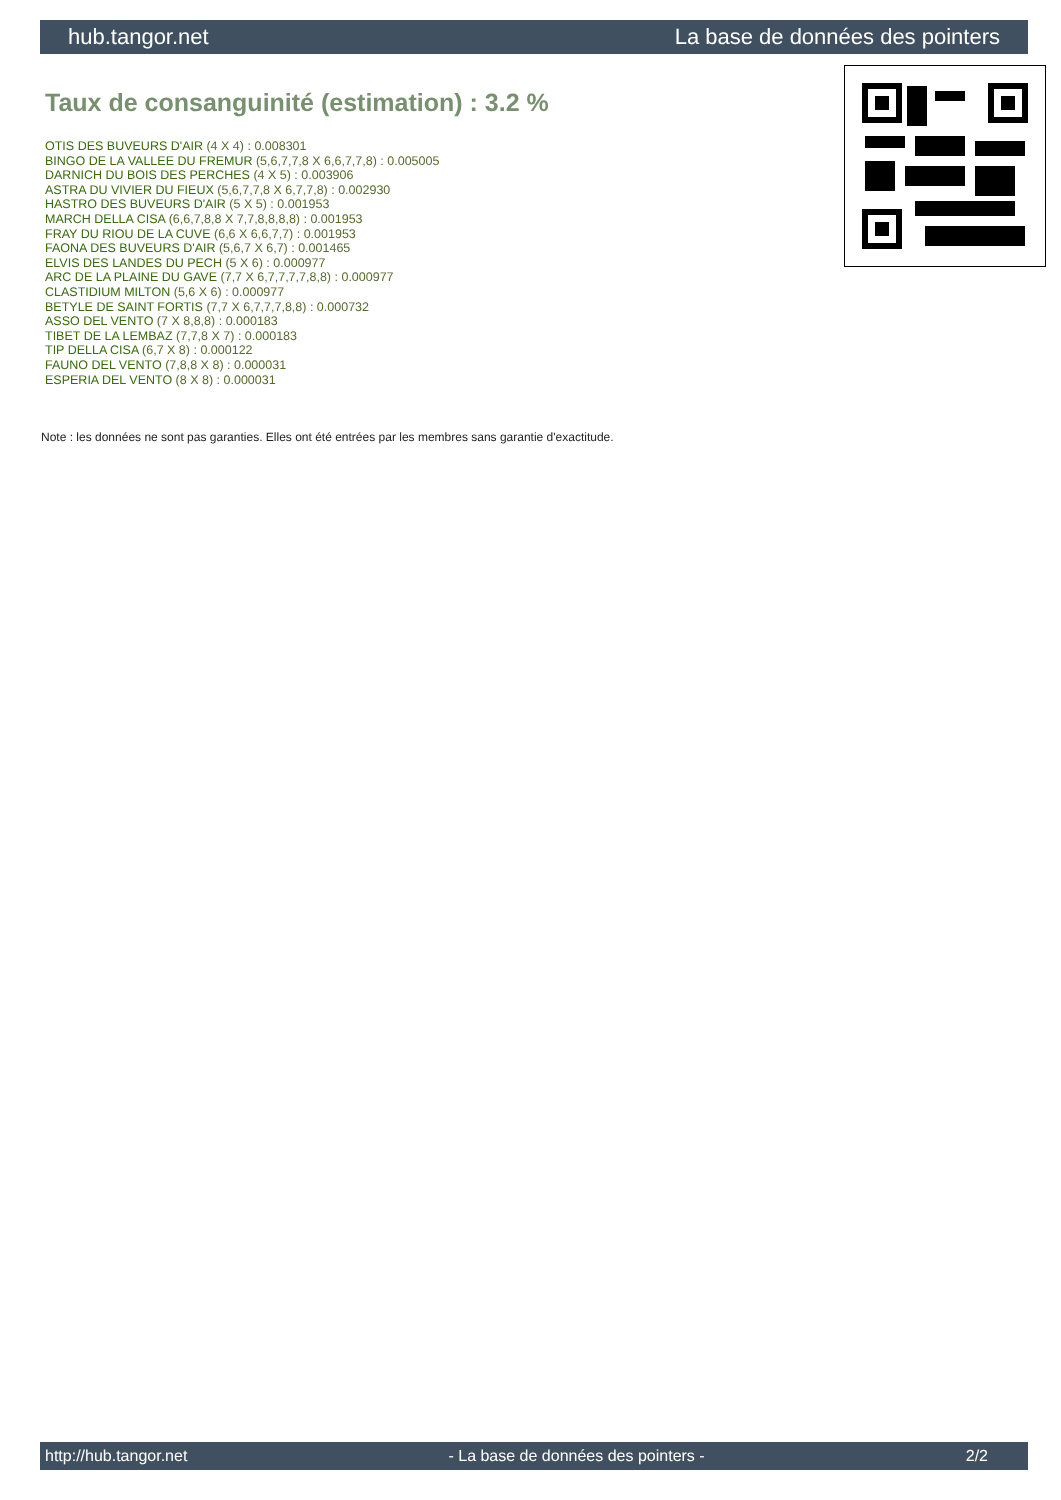hub.tangor.net La base de données des pointers
Taux de consanguinité (estimation) : 3.2 %
OTIS DES BUVEURS D'AIR (4 X 4) : 0.008301
BINGO DE LA VALLEE DU FREMUR (5,6,7,7,8 X 6,6,7,7,8) : 0.005005
DARNICH DU BOIS DES PERCHES (4 X 5) : 0.003906
ASTRA DU VIVIER DU FIEUX (5,6,7,7,8 X 6,7,7,8) : 0.002930
HASTRO DES BUVEURS D'AIR (5 X 5) : 0.001953
MARCH DELLA CISA (6,6,7,8,8 X 7,7,8,8,8,8) : 0.001953
FRAY DU RIOU DE LA CUVE (6,6 X 6,6,7,7) : 0.001953
FAONA DES BUVEURS D'AIR (5,6,7 X 6,7) : 0.001465
ELVIS DES LANDES DU PECH (5 X 6) : 0.000977
ARC DE LA PLAINE DU GAVE (7,7 X 6,7,7,7,7,8,8) : 0.000977
CLASTIDIUM MILTON (5,6 X 6) : 0.000977
BETYLE DE SAINT FORTIS (7,7 X 6,7,7,7,8,8) : 0.000732
ASSO DEL VENTO (7 X 8,8,8) : 0.000183
TIBET DE LA LEMBAZ (7,7,8 X 7) : 0.000183
TIP DELLA CISA (6,7 X 8) : 0.000122
FAUNO DEL VENTO (7,8,8 X 8) : 0.000031
ESPERIA DEL VENTO (8 X 8) : 0.000031
Note : les données ne sont pas garanties. Elles ont été entrées par les membres sans garantie d'exactitude.
http://hub.tangor.net - La base de données des pointers - 2/2